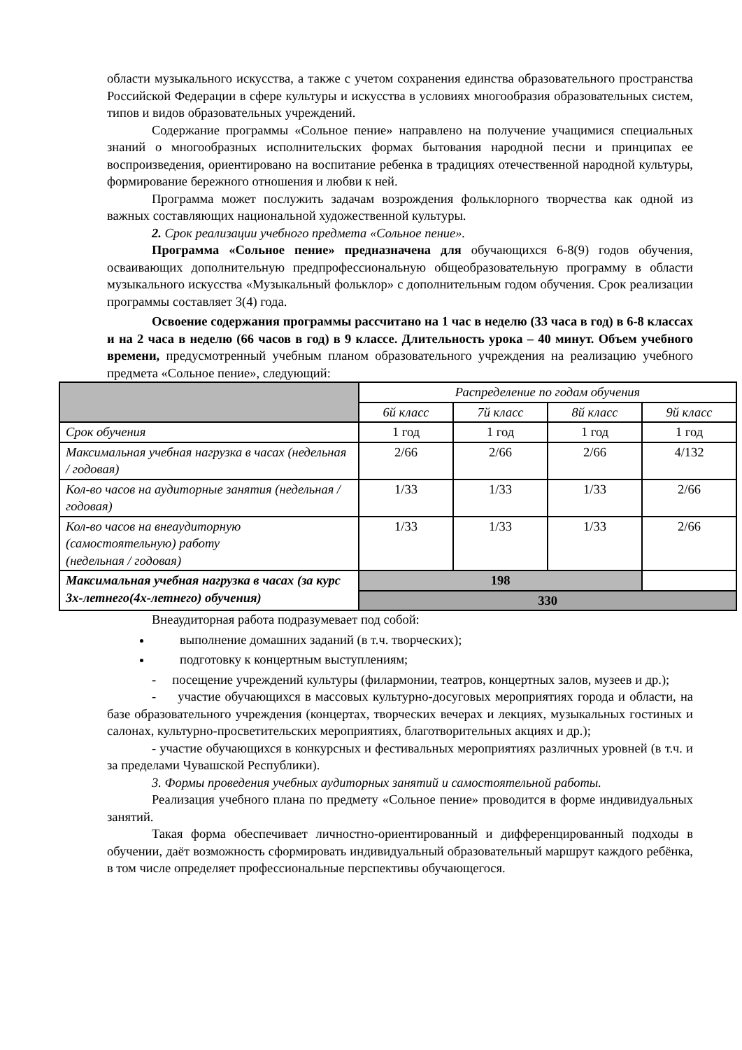области музыкального искусства, а также с учетом сохранения единства образовательного пространства Российской Федерации в сфере культуры и искусства в условиях многообразия образовательных систем, типов и видов образовательных учреждений.
Содержание программы «Сольное пение» направлено на получение учащимися специальных знаний о многообразных исполнительских формах бытования народной песни и принципах ее воспроизведения, ориентировано на воспитание ребенка в традициях отечественной народной культуры, формирование бережного отношения и любви к ней.
Программа может послужить задачам возрождения фольклорного творчества как одной из важных составляющих национальной художественной культуры.
2. Срок реализации учебного предмета «Сольное пение».
Программа «Сольное пение» предназначена для обучающихся 6-8(9) годов обучения, осваивающих дополнительную предпрофессиональную общеобразовательную программу в области музыкального искусства «Музыкальный фольклор» с дополнительным годом обучения. Срок реализации программы составляет 3(4) года.
Освоение содержания программы рассчитано на 1 час в неделю (33 часа в год) в 6-8 классах и на 2 часа в неделю (66 часов в год) в 9 классе. Длительность урока – 40 минут. Объем учебного времени, предусмотренный учебным планом образовательного учреждения на реализацию учебного предмета «Сольное пение», следующий:
| | Распределение по годам обучения | | | |
| --- | --- | --- | --- | --- |
| | 6й класс | 7й класс | 8й класс | 9й класс |
| Срок обучения | 1 год | 1 год | 1 год | 1 год |
| Максимальная учебная нагрузка в часах (недельная / годовая) | 2/66 | 2/66 | 2/66 | 4/132 |
| Кол-во часов на аудиторные занятия (недельная / годовая) | 1/33 | 1/33 | 1/33 | 2/66 |
| Кол-во часов на внеаудиторную (самостоятельную) работу (недельная / годовая) | 1/33 | 1/33 | 1/33 | 2/66 |
| Максимальная учебная нагрузка в часах (за курс 3х-летнего(4х-летнего) обучения) | 198 | | | |
| | 330 | | | |
Внеаудиторная работа подразумевает под собой:
выполнение домашних заданий (в т.ч. творческих);
подготовку к концертным выступлениям;
- посещение учреждений культуры (филармонии, театров, концертных залов, музеев и др.);
- участие обучающихся в массовых культурно-досуговых мероприятиях города и области, на базе образовательного учреждения (концертах, творческих вечерах и лекциях, музыкальных гостиных и салонах, культурно-просветительских мероприятиях, благотворительных акциях и др.);
- участие обучающихся в конкурсных и фестивальных мероприятиях различных уровней (в т.ч. и за пределами Чувашской Республики).
3. Формы проведения учебных аудиторных занятий и самостоятельной работы.
Реализация учебного плана по предмету «Сольное пение» проводится в форме индивидуальных занятий.
Такая форма обеспечивает личностно-ориентированный и дифференцированный подходы в обучении, даёт возможность сформировать индивидуальный образовательный маршрут каждого ребёнка, в том числе определяет профессиональные перспективы обучающегося.